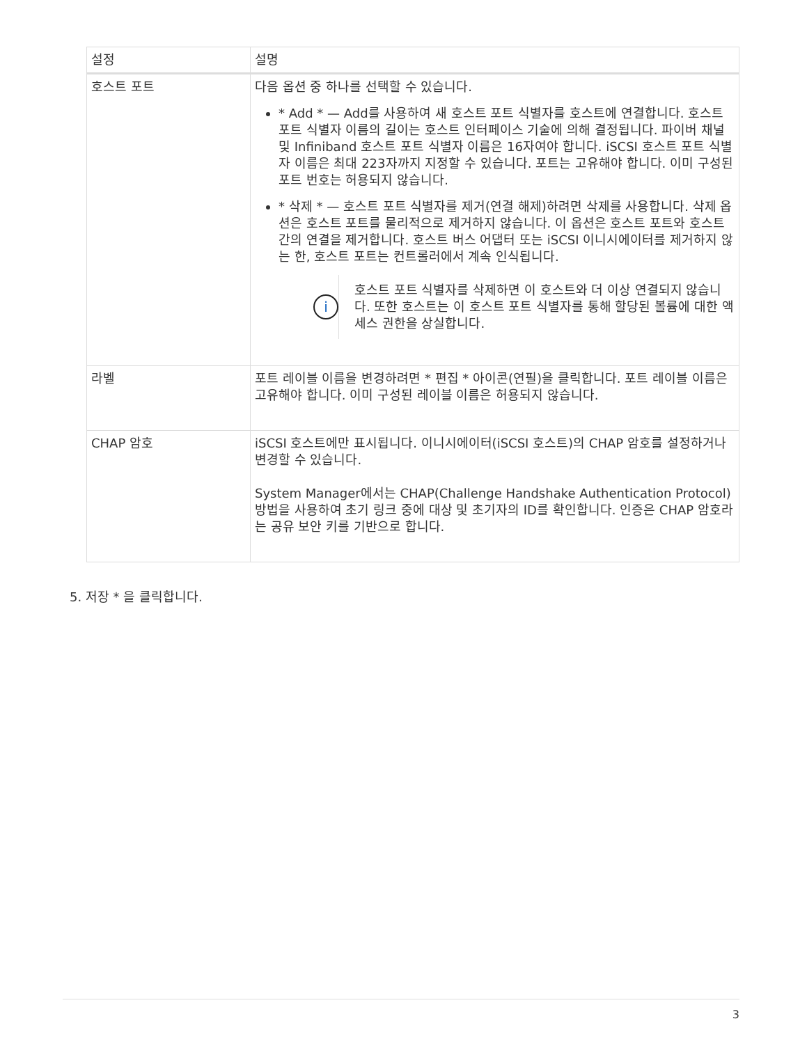| 설정 | 설명 |
| --- | --- |
| 호스트 포트 | 다음 옵션 중 하나를 선택할 수 있습니다. * Add * — Add를 사용하여 새 호스트 포트 식별자를 호스트에 연결합니다. 호스트 포트 식별자 이름의 길이는 호스트 인터페이스 기술에 의해 결정됩니다. 파이버 채널 및 Infiniband 호스트 포트 식별자 이름은 16자여야 합니다. iSCSI 호스트 포트 식별자 이름은 최대 223자까지 지정할 수 있습니다. 포트는 고유해야 합니다. 이미 구성된 포트 번호는 허용되지 않습니다. * 삭제 * — 호스트 포트 식별자를 제거(연결 해제)하려면 삭제를 사용합니다. 삭제 옵션은 호스트 포트를 물리적으로 제거하지 않습니다. 이 옵션은 호스트 포트와 호스트 간의 연결을 제거합니다. 호스트 버스 어댑터 또는 iSCSI 이니시에이터를 제거하지 않는 한, 호스트 포트는 컨트롤러에서 계속 인식됩니다. i 호스트 포트 식별자를 삭제하면 이 호스트와 더 이상 연결되지 않습니다. 또한 호스트는 이 호스트 포트 식별자를 통해 할당된 볼륨에 대한 액세스 권한을 상실합니다. |
| 라벨 | 포트 레이블 이름을 변경하려면 * 편집 * 아이콘(연필)을 클릭합니다. 포트 레이블 이름은 고유해야 합니다. 이미 구성된 레이블 이름은 허용되지 않습니다. |
| CHAP 암호 | iSCSI 호스트에만 표시됩니다. 이니시에이터(iSCSI 호스트)의 CHAP 암호를 설정하거나 변경할 수 있습니다. System Manager에서는 CHAP(Challenge Handshake Authentication Protocol) 방법을 사용하여 초기 링크 중에 대상 및 초기자의 ID를 확인합니다. 인증은 CHAP 암호라는 공유 보안 키를 기반으로 합니다. |
5. 저장 * 을 클릭합니다.
3